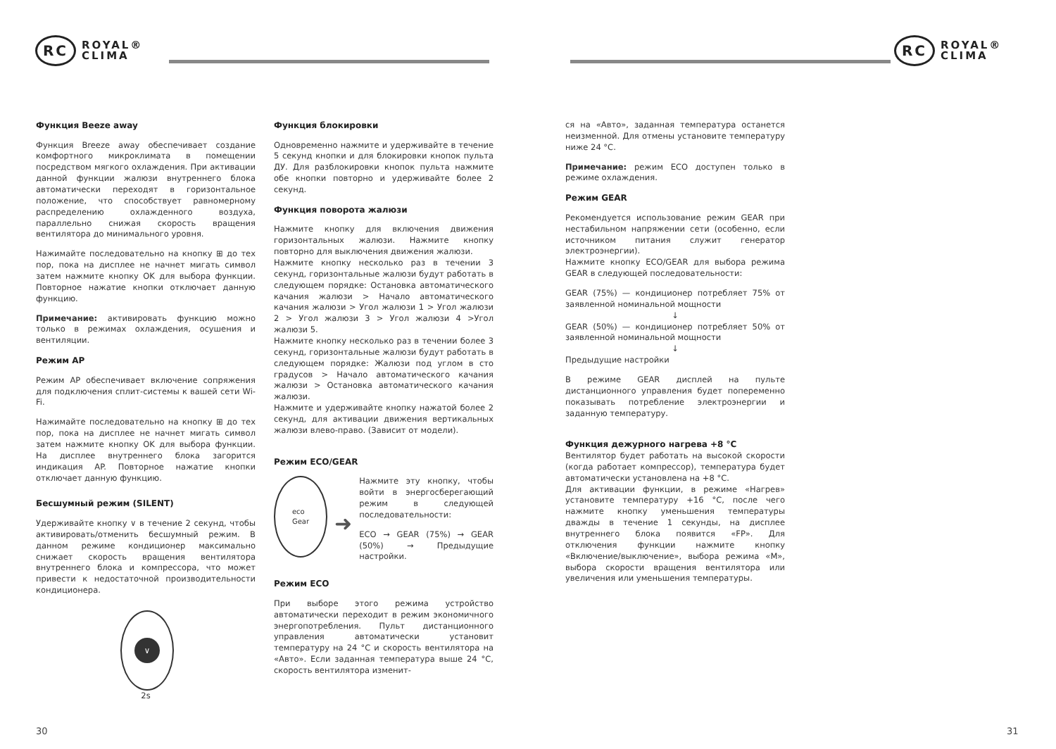RC ROYAL®
CLIMA
RC ROYAL®
CLIMA
Функция Beeze away
Функция Breeze away обеспечивает создание комфортного микроклимата в помещении посредством мягкого охлаждения. При активации данной функции жалюзи внутреннего блока автоматически переходят в горизонтальное положение, что способствует равномерному распределению охлажденного воздуха, параллельно снижая скорость вращения вентилятора до минимального уровня.
Нажимайте последовательно на кнопку ⊞ до тех пор, пока на дисплее не начнет мигать символ затем нажмите кнопку OK для выбора функции. Повторное нажатие кнопки отключает данную функцию.
Примечание: активировать функцию можно только в режимах охлаждения, осушения и вентиляции.
Режим AP
Режим AP обеспечивает включение сопряжения для подключения сплит-системы к вашей сети Wi-Fi.
Нажимайте последовательно на кнопку ⊞ до тех пор, пока на дисплее не начнет мигать символ затем нажмите кнопку OK для выбора функции. На дисплее внутреннего блока загорится индикация AP. Повторное нажатие кнопки отключает данную функцию.
Бесшумный режим (SILENT)
Удерживайте кнопку ∨ в течение 2 секунд, чтобы активировать/отменить бесшумный режим. В данном режиме кондиционер максимально снижает скорость вращения вентилятора внутреннего блока и компрессора, что может привести к недостаточной производительности кондиционера.
∨
2s
Функция блокировки
Одновременно нажмите и удерживайте в течение 5 секунд кнопки и для блокировки кнопок пульта ДУ. Для разблокировки кнопок пульта нажмите обе кнопки повторно и удерживайте более 2 секунд.
Функция поворота жалюзи
Нажмите кнопку для включения движения горизонтальных жалюзи. Нажмите кнопку повторно для выключения движения жалюзи.
Нажмите кнопку несколько раз в течении 3 секунд, горизонтальные жалюзи будут работать в следующем порядке: Остановка автоматического качания жалюзи > Начало автоматического качания жалюзи > Угол жалюзи 1 > Угол жалюзи 2 > Угол жалюзи 3 > Угол жалюзи 4 >Угол жалюзи 5.
Нажмите кнопку несколько раз в течении более 3 секунд, горизонтальные жалюзи будут работать в следующем порядке: Жалюзи под углом в сто градусов > Начало автоматического качания жалюзи > Остановка автоматического качания жалюзи.
Нажмите и удерживайте кнопку нажатой более 2 секунд, для активации движения вертикальных жалюзи влево-право. (Зависит от модели).
Режим ECO/GEAR
eco
Gear
➜
Нажмите эту кнопку, чтобы войти в энергосберегающий режим в следующей последовательности:
ECO → GEAR (75%) → GEAR (50%) → Предыдущие настройки.
Режим ECO
При выборе этого режима устройство автоматически переходит в режим экономичного энергопотребления. Пульт дистанционного управления автоматически установит температуру на 24 °C и скорость вентилятора на «Авто». Если заданная температура выше 24 °C, скорость вентилятора изменит-
ся на «Авто», заданная температура останется неизменной. Для отмены установите температуру ниже 24 °C.
Примечание: режим ECO доступен только в режиме охлаждения.
Режим GEAR
Рекомендуется использование режим GEAR при нестабильном напряжении сети (особенно, если источником питания служит генератор электроэнергии).
Нажмите кнопку ECO/GEAR для выбора режима GEAR в следующей последовательности:
GEAR (75%) — кондиционер потребляет 75% от заявленной номинальной мощности
↓
GEAR (50%) — кондиционер потребляет 50% от заявленной номинальной мощности
↓
Предыдущие настройки
В режиме GEAR дисплей на пульте дистанционного управления будет попеременно показывать потребление электроэнергии и заданную температуру.
Функция дежурного нагрева +8 °C
Вентилятор будет работать на высокой скорости (когда работает компрессор), температура будет автоматически установлена на +8 °C.
Для активации функции, в режиме «Нагрев» установите температуру +16 °C, после чего нажмите кнопку уменьшения температуры дважды в течение 1 секунды, на дисплее внутреннего блока появится «FP». Для отключения функции нажмите кнопку «Включение/выключение», выбора режима «M», выбора скорости вращения вентилятора или увеличения или уменьшения температуры.
30 31